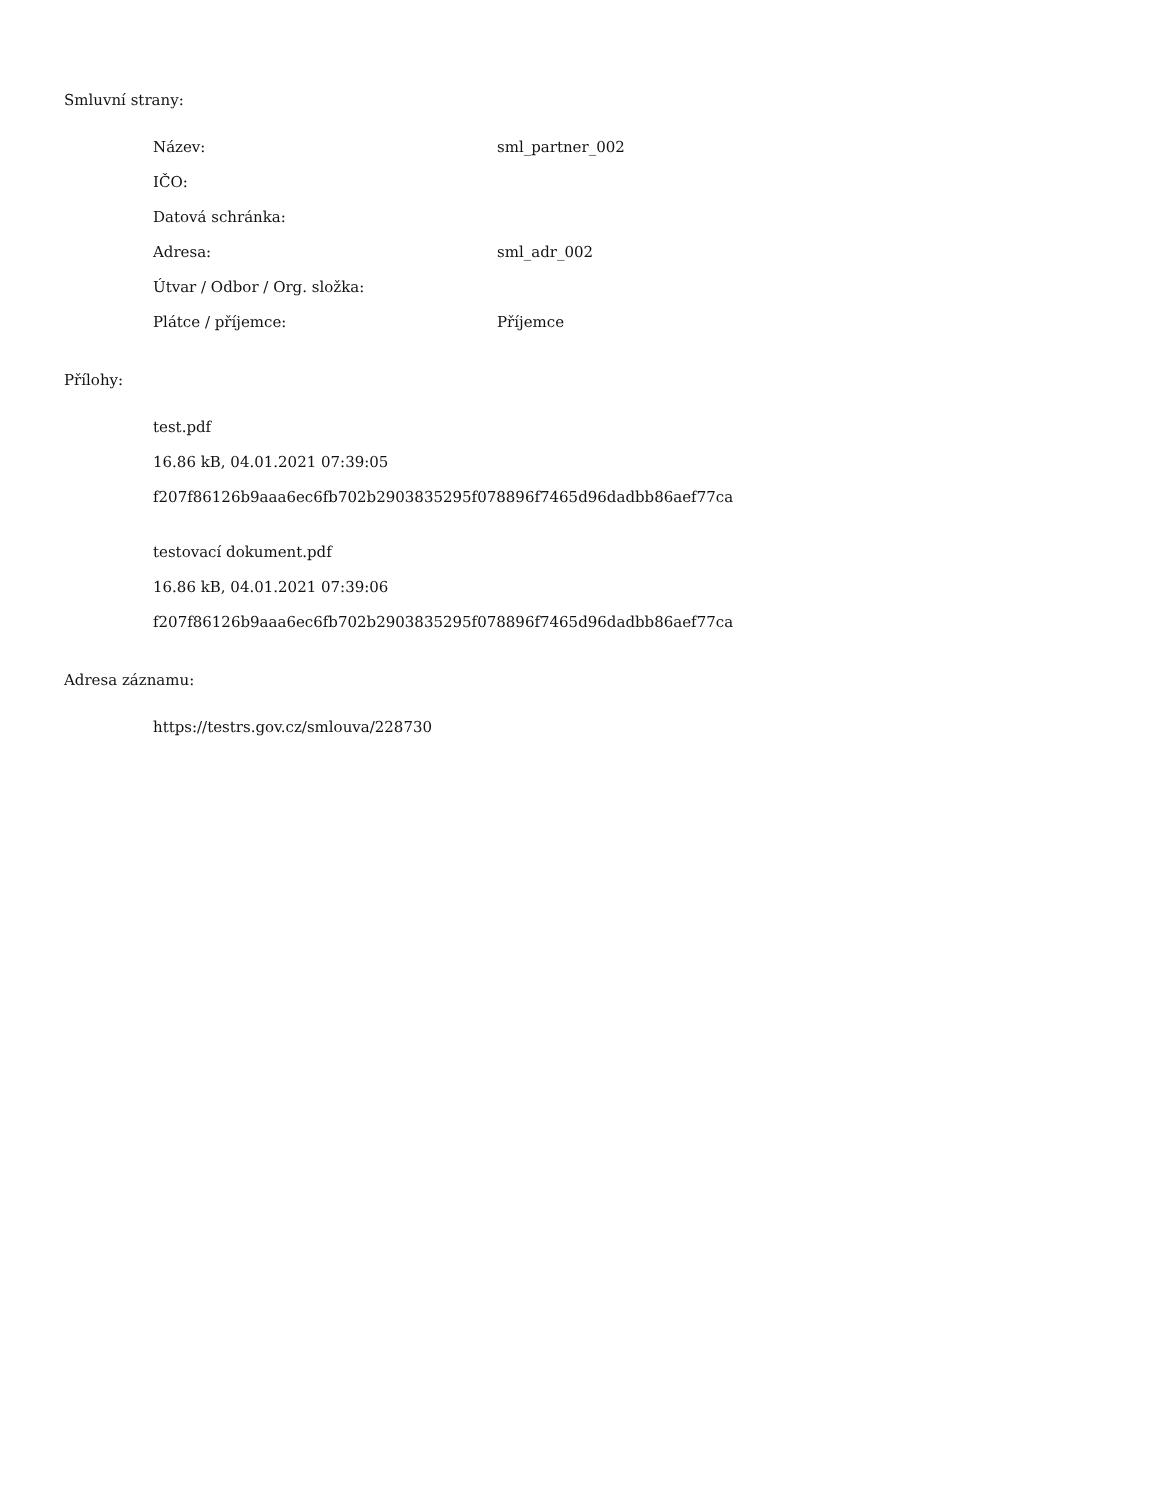Smluvní strany:
| Název: | sml_partner_002 |
| IČO: | |
| Datová schránka: | |
| Adresa: | sml_adr_002 |
| Útvar / Odbor / Org. složka: | |
| Plátce / příjemce: | Příjemce |
Přílohy:
test.pdf
16.86 kB, 04.01.2021 07:39:05
f207f86126b9aaa6ec6fb702b2903835295f078896f7465d96dadbb86aef77ca
testovací dokument.pdf
16.86 kB, 04.01.2021 07:39:06
f207f86126b9aaa6ec6fb702b2903835295f078896f7465d96dadbb86aef77ca
Adresa záznamu:
https://testrs.gov.cz/smlouva/228730